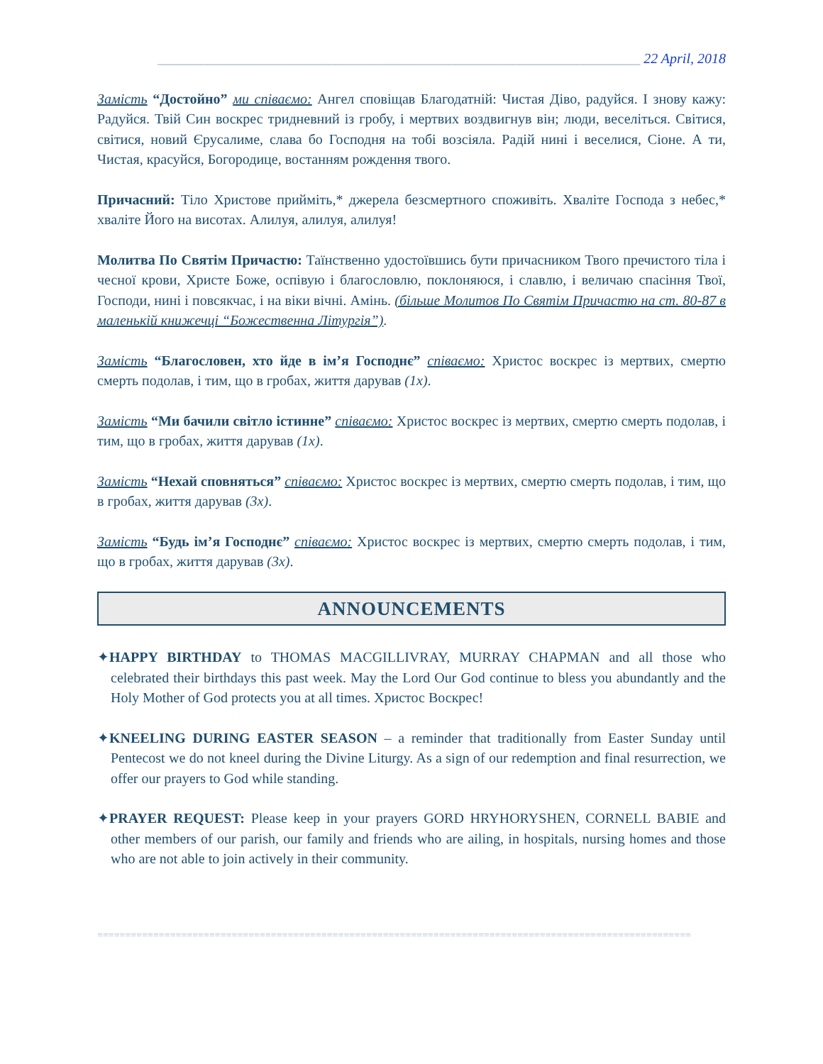____________________________________________________________________ 22 April, 2018
Замість “Достойно” ми співаємо: Ангел сповіщав Благодатній: Чистая Діво, радуйся. І знову кажу: Радуйся. Твій Син воскрес тридневний із гробу, і мертвих воздвигнув він; люди, веселіться. Світися, світися, новий Єрусалиме, слава бо Господня на тобі возсіяла. Радій нині і веселися, Сіоне. А ти, Чистая, красуйся, Богородице, востанням рождення твого.
Причасний: Тіло Христове прийміть,* джерела безсмертного споживіть. Хваліте Господа з небес,* хваліте Його на висотах. Алилуя, алилуя, алилуя!
Молитва По Святім Причастю: Таїнственно удостоївшись бути причасником Твого пречистого тіла і чесної крови, Христе Боже, оспівую і благословлю, поклоняюся, і славлю, і величаю спасіння Твої, Господи, нині і повсякчас, і на віки вічні. Амінь. (більше Молитов По Святім Причастю на ст. 80-87 в маленькій книжечці “Божественна Літургія”).
Замість “Благословен, хто йде в ім’я Господнє” співаємо: Христос воскрес із мертвих, смертю смерть подолав, і тим, що в гробах, життя дарував (1x).
Замість “Ми бачили світло істинне” співаємо: Христос воскрес із мертвих, смертю смерть подолав, і тим, що в гробах, життя дарував (1x).
Замість “Нехай сповняться” співаємо: Христос воскрес із мертвих, смертю смерть подолав, і тим, що в гробах, життя дарував (3x).
Замість “Будь ім’я Господнє” співаємо: Христос воскрес із мертвих, смертю смерть подолав, і тим, що в гробах, життя дарував (3x).
ANNOUNCEMENTS
✦HAPPY BIRTHDAY to THOMAS MACGILLIVRAY, MURRAY CHAPMAN and all those who celebrated their birthdays this past week. May the Lord Our God continue to bless you abundantly and the Holy Mother of God protects you at all times. Христос Воскрес!
✦KNEELING DURING EASTER SEASON – a reminder that traditionally from Easter Sunday until Pentecost we do not kneel during the Divine Liturgy. As a sign of our redemption and final resurrection, we offer our prayers to God while standing.
✦PRAYER REQUEST: Please keep in your prayers GORD HRYHORYSHEN, CORNELL BABIE and other members of our parish, our family and friends who are ailing, in hospitals, nursing homes and those who are not able to join actively in their community.
==========================================================================================================